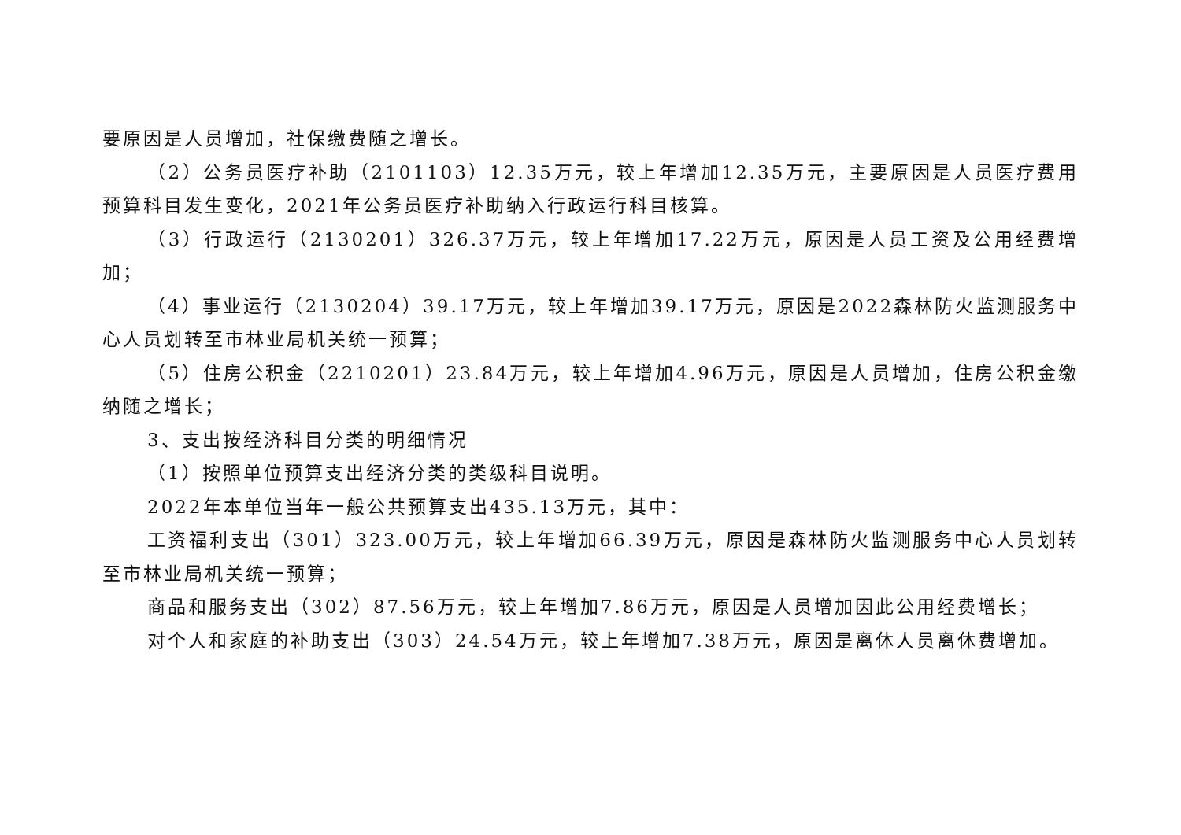要原因是人员增加，社保缴费随之增长。
（2）公务员医疗补助（2101103）12.35万元，较上年增加12.35万元，主要原因是人员医疗费用预算科目发生变化，2021年公务员医疗补助纳入行政运行科目核算。
（3）行政运行（2130201）326.37万元，较上年增加17.22万元，原因是人员工资及公用经费增加；
（4）事业运行（2130204）39.17万元，较上年增加39.17万元，原因是2022森林防火监测服务中心人员划转至市林业局机关统一预算；
（5）住房公积金（2210201）23.84万元，较上年增加4.96万元，原因是人员增加，住房公积金缴纳随之增长；
3、支出按经济科目分类的明细情况
（1）按照单位预算支出经济分类的类级科目说明。
2022年本单位当年一般公共预算支出435.13万元，其中：
工资福利支出（301）323.00万元，较上年增加66.39万元，原因是森林防火监测服务中心人员划转至市林业局机关统一预算；
商品和服务支出（302）87.56万元，较上年增加7.86万元，原因是人员增加因此公用经费增长；
对个人和家庭的补助支出（303）24.54万元，较上年增加7.38万元，原因是离休人员离休费增加。